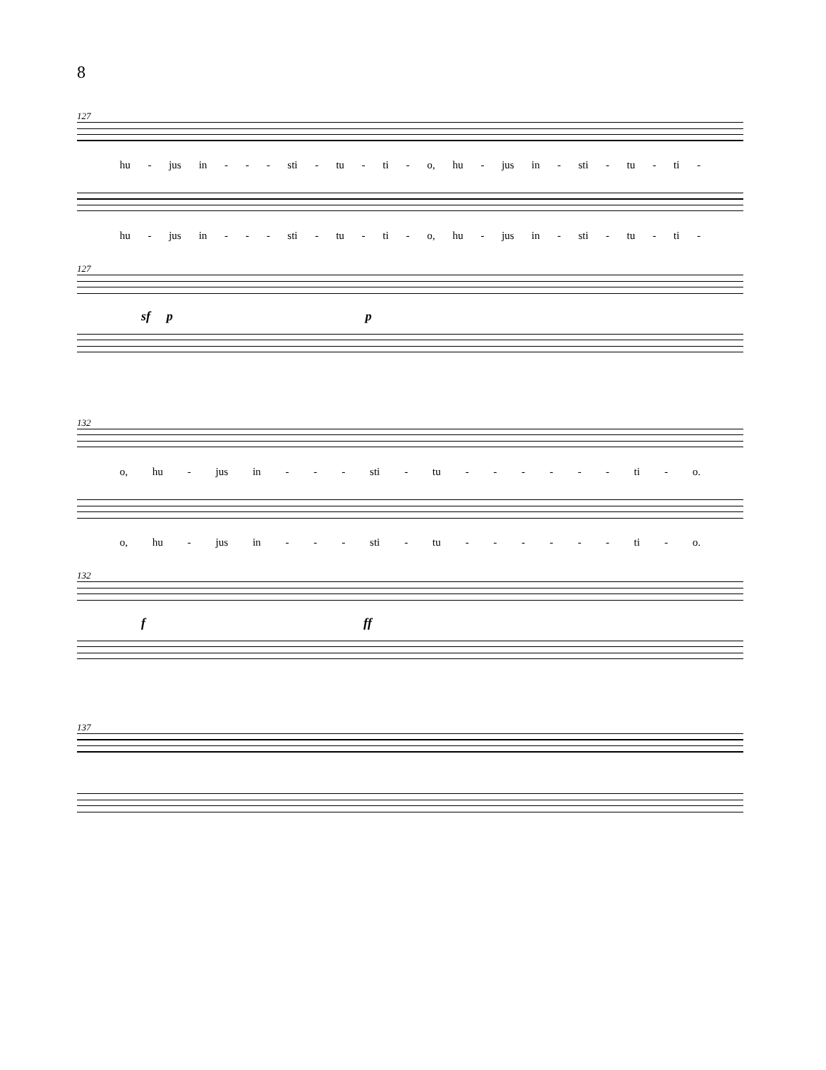8
127
hu - jus in - - - sti - tu - ti - o, hu - jus in - sti - tu - ti -
hu - jus in - - - sti - tu - ti - o, hu - jus in - sti - tu - ti -
127
sf p p
132
o, hu - jus in - - - sti - tu - - - - - - ti - o.
o, hu - jus in - - - sti - tu - - - - - - ti - o.
132
f ff
137